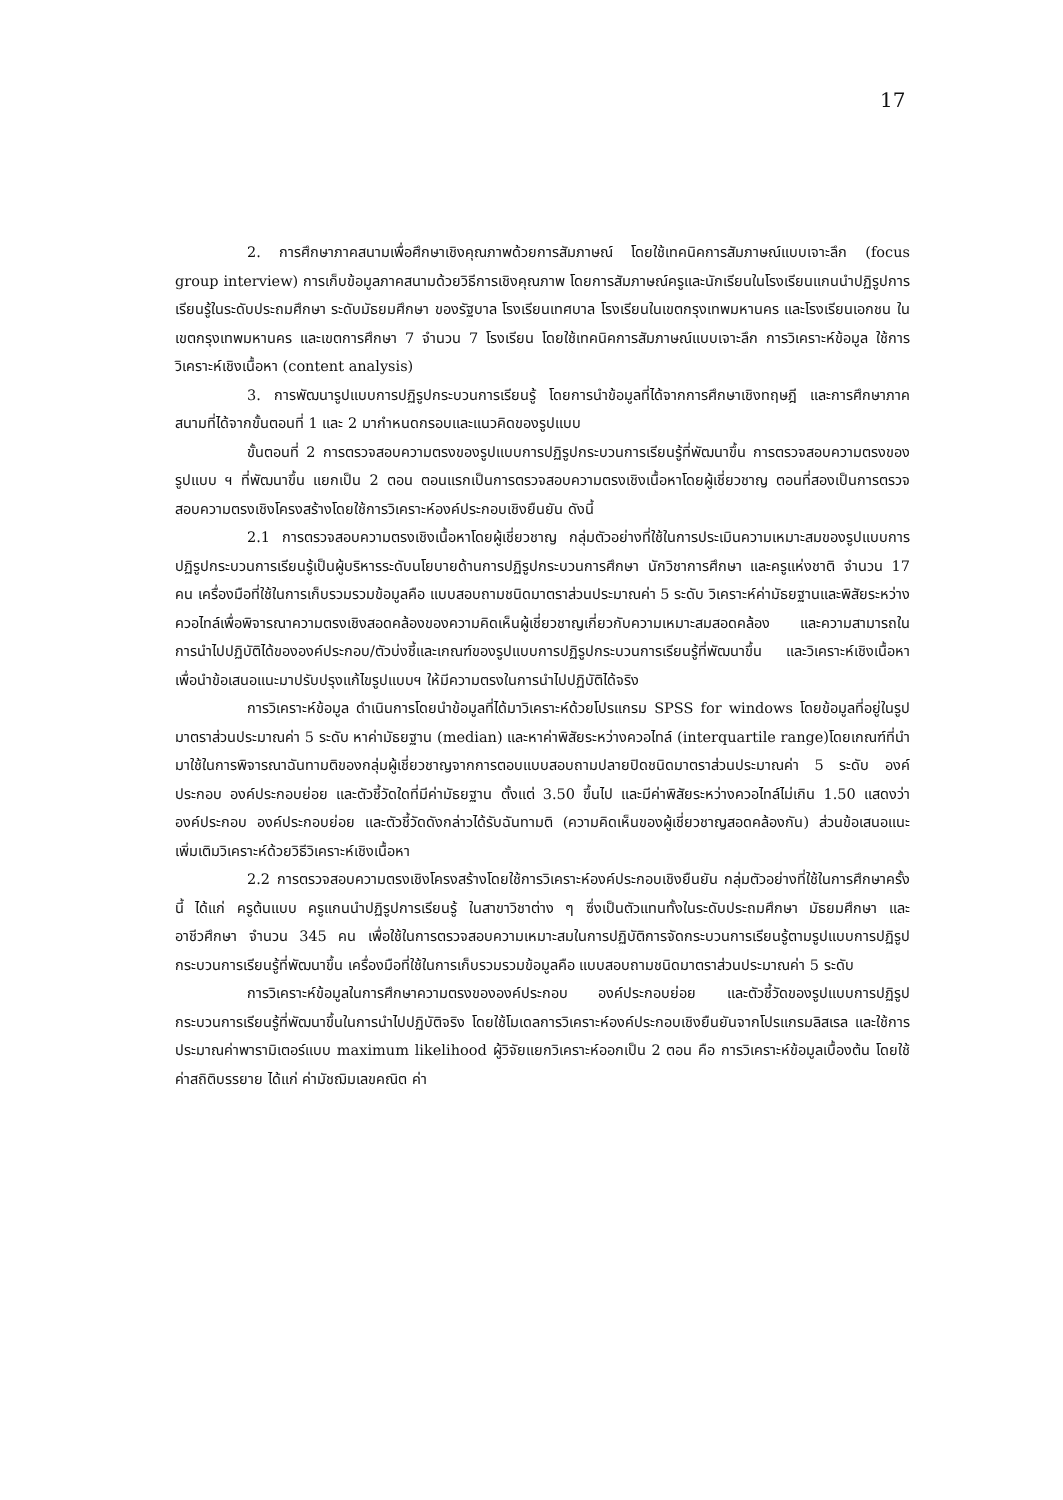17
2. การศึกษาภาคสนามเพื่อศึกษาเชิงคุณภาพด้วยการสัมภาษณ์ โดยใช้เทคนิคการสัมภาษณ์แบบเจาะลึก (focus group interview) การเก็บข้อมูลภาคสนามด้วยวิธีการเชิงคุณภาพ โดยการสัมภาษณ์ครูและนักเรียนในโรงเรียนแกนนำปฏิรูปการเรียนรู้ในระดับประถมศึกษา ระดับมัธยมศึกษา ของรัฐบาล โรงเรียนเทศบาล โรงเรียนในเขตกรุงเทพมหานคร และโรงเรียนเอกชน ในเขตกรุงเทพมหานคร และเขตการศึกษา 7 จำนวน 7 โรงเรียน โดยใช้เทคนิคการสัมภาษณ์แบบเจาะลึก การวิเคราะห์ข้อมูล ใช้การวิเคราะห์เชิงเนื้อหา (content analysis)
3. การพัฒนารูปแบบการปฏิรูปกระบวนการเรียนรู้ โดยการนำข้อมูลที่ได้จากการศึกษาเชิงทฤษฎี และการศึกษาภาคสนามที่ได้จากขั้นตอนที่ 1 และ 2 มากำหนดกรอบและแนวคิดของรูปแบบ
ขั้นตอนที่ 2 การตรวจสอบความตรงของรูปแบบการปฏิรูปกระบวนการเรียนรู้ที่พัฒนาขึ้น การตรวจสอบความตรงของรูปแบบ ฯ ที่พัฒนาขึ้น แยกเป็น 2 ตอน ตอนแรกเป็นการตรวจสอบความตรงเชิงเนื้อหาโดยผู้เชี่ยวชาญ ตอนที่สองเป็นการตรวจสอบความตรงเชิงโครงสร้างโดยใช้การวิเคราะห์องค์ประกอบเชิงยืนยัน ดังนี้
2.1 การตรวจสอบความตรงเชิงเนื้อหาโดยผู้เชี่ยวชาญ กลุ่มตัวอย่างที่ใช้ในการประเมินความเหมาะสมของรูปแบบการปฏิรูปกระบวนการเรียนรู้เป็นผู้บริหารระดับนโยบายด้านการปฏิรูปกระบวนการศึกษา นักวิชาการศึกษา และครูแห่งชาติ จำนวน 17 คน เครื่องมือที่ใช้ในการเก็บรวมรวมข้อมูลคือ แบบสอบถามชนิดมาตราส่วนประมาณค่า 5 ระดับ วิเคราะห์ค่ามัธยฐานและพิสัยระหว่าง ควอไทล์เพื่อพิจารณาความตรงเชิงสอดคล้องของความคิดเห็นผู้เชี่ยวชาญเกี่ยวกับความเหมาะสมสอดคล้อง และความสามารถในการนำไปปฏิบัติได้ขององค์ประกอบ/ตัวบ่งชี้และเกณฑ์ของรูปแบบการปฏิรูปกระบวนการเรียนรู้ที่พัฒนาขึ้น และวิเคราะห์เชิงเนื้อหา เพื่อนำข้อเสนอแนะมาปรับปรุงแก้ไขรูปแบบฯ ให้มีความตรงในการนำไปปฏิบัติได้จริง
การวิเคราะห์ข้อมูล ดำเนินการโดยนำข้อมูลที่ได้มาวิเคราะห์ด้วยโปรแกรม SPSS for windows โดยข้อมูลที่อยู่ในรูปมาตราส่วนประมาณค่า 5 ระดับ หาค่ามัธยฐาน (median) และหาค่าพิสัยระหว่างควอไทล์ (interquartile range)โดยเกณฑ์ที่นำมาใช้ในการพิจารณาฉันทามติของกลุ่มผู้เชี่ยวชาญจากการตอบแบบสอบถามปลายปิดชนิดมาตราส่วนประมาณค่า 5 ระดับ องค์ประกอบ องค์ประกอบย่อย และตัวชี้วัดใดที่มีค่ามัธยฐาน ตั้งแต่ 3.50 ขึ้นไป และมีค่าพิสัยระหว่างควอไทล์ไม่เกิน 1.50 แสดงว่า องค์ประกอบ องค์ประกอบย่อย และตัวชี้วัดดังกล่าวได้รับฉันทามติ (ความคิดเห็นของผู้เชี่ยวชาญสอดคล้องกัน) ส่วนข้อเสนอแนะเพิ่มเติมวิเคราะห์ด้วยวิธีวิเคราะห์เชิงเนื้อหา
2.2 การตรวจสอบความตรงเชิงโครงสร้างโดยใช้การวิเคราะห์องค์ประกอบเชิงยืนยัน กลุ่มตัวอย่างที่ใช้ในการศึกษาครั้งนี้ ได้แก่ ครูต้นแบบ ครูแกนนำปฏิรูปการเรียนรู้ ในสาขาวิชาต่าง ๆ ซึ่งเป็นตัวแทนทั้งในระดับประถมศึกษา มัธยมศึกษา และอาชีวศึกษา จำนวน 345 คน เพื่อใช้ในการตรวจสอบความเหมาะสมในการปฏิบัติการจัดกระบวนการเรียนรู้ตามรูปแบบการปฏิรูปกระบวนการเรียนรู้ที่พัฒนาขึ้น เครื่องมือที่ใช้ในการเก็บรวมรวมข้อมูลคือ แบบสอบถามชนิดมาตราส่วนประมาณค่า 5 ระดับ
การวิเคราะห์ข้อมูลในการศึกษาความตรงขององค์ประกอบ องค์ประกอบย่อย และตัวชี้วัดของรูปแบบการปฏิรูปกระบวนการเรียนรู้ที่พัฒนาขึ้นในการนำไปปฏิบัติจริง โดยใช้โมเดลการวิเคราะห์องค์ประกอบเชิงยืนยันจากโปรแกรมลิสเรล และใช้การประมาณค่าพารามิเตอร์แบบ maximum likelihood ผู้วิจัยแยกวิเคราะห์ออกเป็น 2 ตอน คือ การวิเคราะห์ข้อมูลเบื้องต้น โดยใช้ค่าสถิติบรรยาย ได้แก่ ค่ามัชฌิมเลขคณิต ค่า